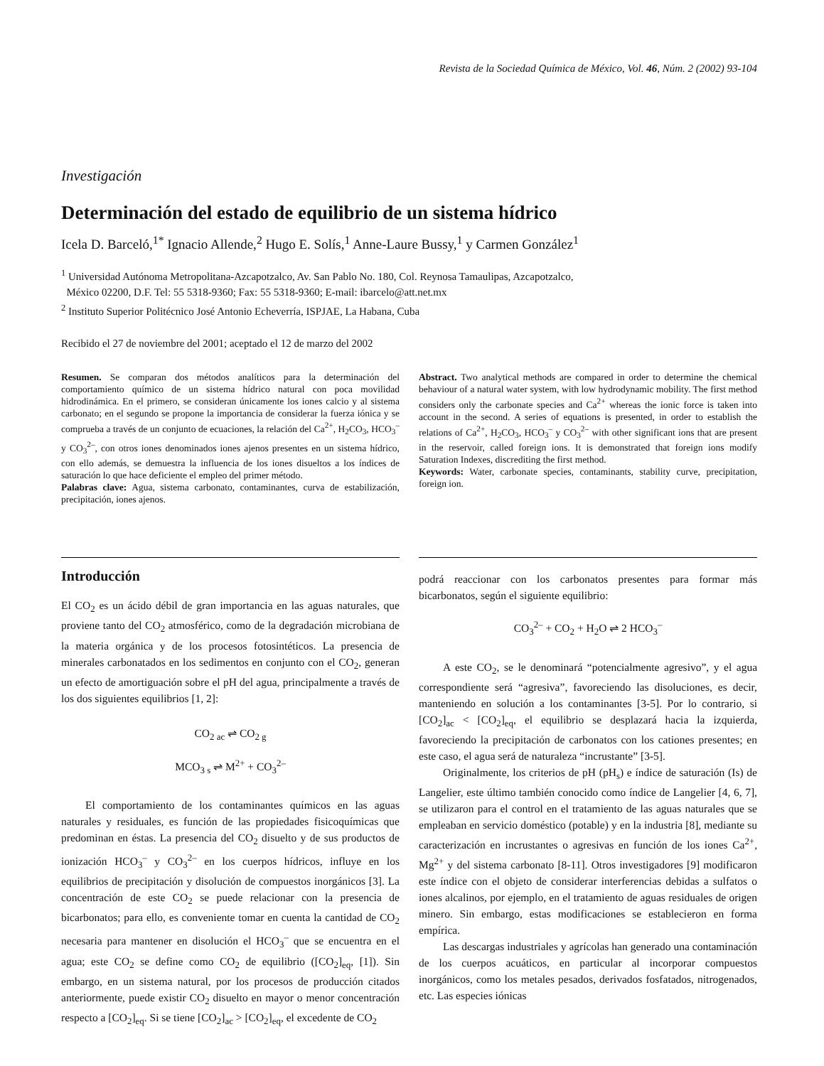Revista de la Sociedad Química de México, Vol. 46, Núm. 2 (2002) 93-104
Investigación
Determinación del estado de equilibrio de un sistema hídrico
Icela D. Barceló,<sup>1*</sup> Ignacio Allende,<sup>2</sup> Hugo E. Solís,<sup>1</sup> Anne-Laure Bussy,<sup>1</sup> y Carmen González<sup>1</sup>
<sup>1</sup> Universidad Autónoma Metropolitana-Azcapotzalco, Av. San Pablo No. 180, Col. Reynosa Tamaulipas, Azcapotzalco,
México 02200, D.F. Tel: 55 5318-9360; Fax: 55 5318-9360; E-mail: ibarcelo@att.net.mx
<sup>2</sup> Instituto Superior Politécnico José Antonio Echeverría, ISPJAE, La Habana, Cuba
Recibido el 27 de noviembre del 2001; aceptado el 12 de marzo del 2002
Resumen. Se comparan dos métodos analíticos para la determinación del comportamiento químico de un sistema hídrico natural con poca movilidad hidrodinámica. En el primero, se consideran únicamente los iones calcio y al sistema carbonato; en el segundo se propone la importancia de considerar la fuerza iónica y se comprueba a través de un conjunto de ecuaciones, la relación del Ca<sup>2+</sup>, H<sub>2</sub>CO<sub>3</sub>, HCO<sub>3</sub><sup>–</sup> y CO<sub>3</sub><sup>2–</sup>, con otros iones denominados iones ajenos presentes en un sistema hídrico, con ello además, se demuestra la influencia de los iones disueltos a los índices de saturación lo que hace deficiente el empleo del primer método.
Palabras clave: Agua, sistema carbonato, contaminantes, curva de estabilización, precipitación, iones ajenos.
Introducción
El CO<sub>2</sub> es un ácido débil de gran importancia en las aguas naturales, que proviene tanto del CO<sub>2</sub> atmosférico, como de la degradación microbiana de la materia orgánica y de los procesos fotosintéticos. La presencia de minerales carbonatados en los sedimentos en conjunto con el CO<sub>2</sub>, generan un efecto de amortiguación sobre el pH del agua, principalmente a través de los dos siguientes equilibrios [1, 2]:
CO<sub>2 ac</sub> ⇌ CO<sub>2 g</sub>
MCO<sub>3 s</sub> ⇌ M<sup>2+</sup> + CO<sub>3</sub><sup>2–</sup>
El comportamiento de los contaminantes químicos en las aguas naturales y residuales, es función de las propiedades fisicoquímicas que predominan en éstas. La presencia del CO<sub>2</sub> disuelto y de sus productos de ionización HCO<sub>3</sub><sup>–</sup> y CO<sub>3</sub><sup>2–</sup> en los cuerpos hídricos, influye en los equilibrios de precipitación y disolución de compuestos inorgánicos [3]. La concentración de este CO<sub>2</sub> se puede relacionar con la presencia de bicarbonatos; para ello, es conveniente tomar en cuenta la cantidad de CO<sub>2</sub> necesaria para mantener en disolución el HCO<sub>3</sub><sup>–</sup> que se encuentra en el agua; este CO<sub>2</sub> se define como CO<sub>2</sub> de equilibrio ([CO<sub>2</sub>]<sub>eq</sub>, [1]). Sin embargo, en un sistema natural, por los procesos de producción citados anteriormente, puede existir CO<sub>2</sub> disuelto en mayor o menor concentración respecto a [CO<sub>2</sub>]<sub>eq</sub>. Si se tiene [CO<sub>2</sub>]<sub>ac</sub> > [CO<sub>2</sub>]<sub>eq</sub>, el excedente de CO<sub>2</sub>
Abstract. Two analytical methods are compared in order to determine the chemical behaviour of a natural water system, with low hydrodynamic mobility. The first method considers only the carbonate species and Ca<sup>2+</sup> whereas the ionic force is taken into account in the second. A series of equations is presented, in order to establish the relations of Ca<sup>2+</sup>, H<sub>2</sub>CO<sub>3</sub>, HCO<sub>3</sub><sup>–</sup> y CO<sub>3</sub><sup>2–</sup> with other significant ions that are present in the reservoir, called foreign ions. It is demonstrated that foreign ions modify Saturation Indexes, discrediting the first method.
Keywords: Water, carbonate species, contaminants, stability curve, precipitation, foreign ion.
podrá reaccionar con los carbonatos presentes para formar más bicarbonatos, según el siguiente equilibrio:
CO<sub>3</sub><sup>2–</sup> + CO<sub>2</sub> + H<sub>2</sub>O ⇌ 2 HCO<sub>3</sub><sup>–</sup>
A este CO<sub>2</sub>, se le denominará “potencialmente agresivo”, y el agua correspondiente será “agresiva”, favoreciendo las disoluciones, es decir, manteniendo en solución a los contaminantes [3-5]. Por lo contrario, si [CO<sub>2</sub>]<sub>ac</sub> < [CO<sub>2</sub>]<sub>eq</sub>, el equilibrio se desplazará hacia la izquierda, favoreciendo la precipitación de carbonatos con los cationes presentes; en este caso, el agua será de naturaleza “incrustante” [3-5].
Originalmente, los criterios de pH (pH<sub>s</sub>) e índice de saturación (Is) de Langelier, este último también conocido como índice de Langelier [4, 6, 7], se utilizaron para el control en el tratamiento de las aguas naturales que se empleaban en servicio doméstico (potable) y en la industria [8], mediante su caracterización en incrustantes o agresivas en función de los iones Ca<sup>2+</sup>, Mg<sup>2+</sup> y del sistema carbonato [8-11]. Otros investigadores [9] modificaron este índice con el objeto de considerar interferencias debidas a sulfatos o iones alcalinos, por ejemplo, en el tratamiento de aguas residuales de origen minero. Sin embargo, estas modificaciones se establecieron en forma empírica.
Las descargas industriales y agrícolas han generado una contaminación de los cuerpos acuáticos, en particular al incorporar compuestos inorgánicos, como los metales pesados, derivados fosfatados, nitrogenados, etc. Las especies iónicas